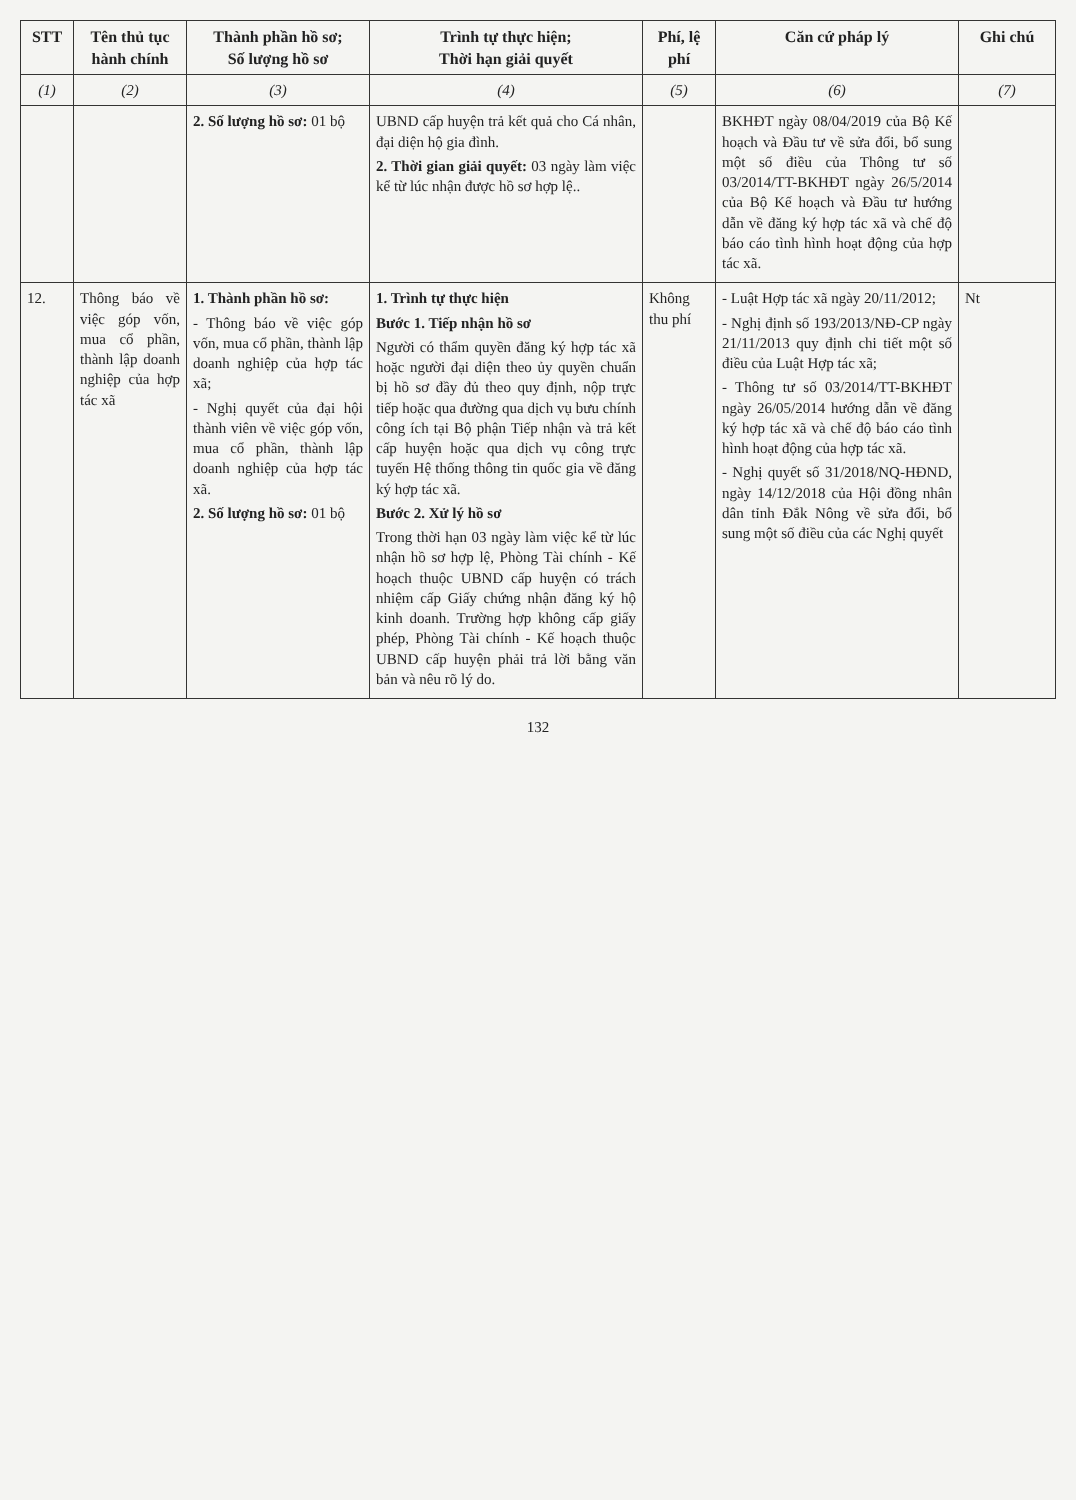| STT | Tên thủ tục hành chính | Thành phần hồ sơ; Số lượng hồ sơ | Trình tự thực hiện; Thời hạn giải quyết | Phí, lệ phí | Căn cứ pháp lý | Ghi chú |
| --- | --- | --- | --- | --- | --- | --- |
| (1) | (2) | (3) | (4) | (5) | (6) | (7) |
| | | 2. Số lượng hồ sơ: 01 bộ | UBND cấp huyện trả kết quả cho Cá nhân, đại diện hộ gia đình. 2. Thời gian giải quyết: 03 ngày làm việc kể từ lúc nhận được hồ sơ hợp lệ.. | | BKHĐT ngày 08/04/2019 của Bộ Kế hoạch và Đầu tư về sửa đổi, bổ sung một số điều của Thông tư số 03/2014/TT-BKHĐT ngày 26/5/2014 của Bộ Kế hoạch và Đầu tư hướng dẫn về đăng ký hợp tác xã và chế độ báo cáo tình hình hoạt động của hợp tác xã. | |
| 12. | Thông báo về việc góp vốn, mua cổ phần, thành lập doanh nghiệp của hợp tác xã | 1. Thành phần hồ sơ: - Thông báo về việc góp vốn, mua cổ phần, thành lập doanh nghiệp của hợp tác xã; - Nghị quyết của đại hội thành viên về việc góp vốn, mua cổ phần, thành lập doanh nghiệp của hợp tác xã. 2. Số lượng hồ sơ: 01 bộ | 1. Trình tự thực hiện Bước 1. Tiếp nhận hồ sơ Người có thẩm quyền đăng ký hợp tác xã hoặc người đại diện theo ủy quyền chuẩn bị hồ sơ đầy đủ theo quy định, nộp trực tiếp hoặc qua đường qua dịch vụ bưu chính công ích tại Bộ phận Tiếp nhận và trả kết cấp huyện hoặc qua dịch vụ công trực tuyến Hệ thống thông tin quốc gia về đăng ký hợp tác xã. Bước 2. Xử lý hồ sơ Trong thời hạn 03 ngày làm việc kể từ lúc nhận hồ sơ hợp lệ, Phòng Tài chính - Kế hoạch thuộc UBND cấp huyện có trách nhiệm cấp Giấy chứng nhận đăng ký hộ kinh doanh. Trường hợp không cấp giấy phép, Phòng Tài chính - Kế hoạch thuộc UBND cấp huyện phải trả lời bằng văn bản và nêu rõ lý do. | Không thu phí | - Luật Hợp tác xã ngày 20/11/2012; - Nghị định số 193/2013/NĐ-CP ngày 21/11/2013 quy định chi tiết một số điều của Luật Hợp tác xã; - Thông tư số 03/2014/TT-BKHĐT ngày 26/05/2014 hướng dẫn về đăng ký hợp tác xã và chế độ báo cáo tình hình hoạt động của hợp tác xã. - Nghị quyết số 31/2018/NQ-HĐND, ngày 14/12/2018 của Hội đồng nhân dân tỉnh Đắk Nông về sửa đổi, bổ sung một số điều của các Nghị quyết | Nt |
132